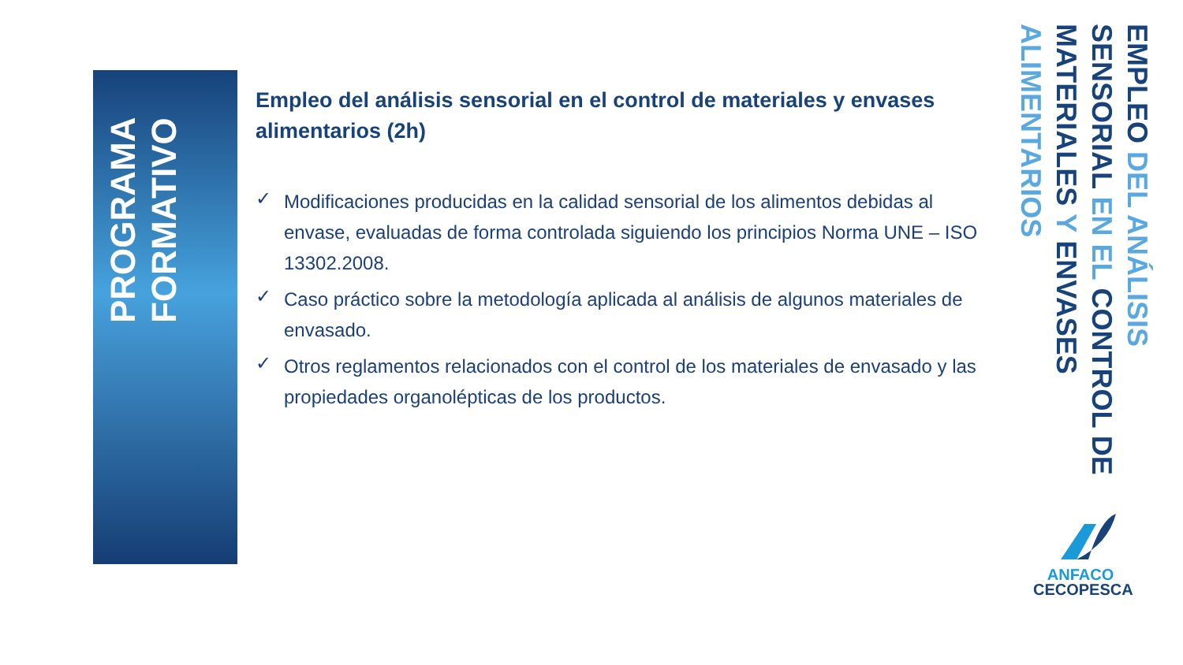PROGRAMA FORMATIVO
Empleo del análisis sensorial en el control de materiales y envases alimentarios (2h)
✓ Modificaciones producidas en la calidad sensorial de los alimentos debidas al envase, evaluadas de forma controlada siguiendo los principios Norma UNE – ISO 13302.2008.
✓ Caso práctico sobre la metodología aplicada al análisis de algunos materiales de envasado.
✓ Otros reglamentos relacionados con el control de los materiales de envasado y las propiedades organolépticas de los productos.
EMPLEO DEL ANÁLISIS SENSORIAL EN EL CONTROL DE MATERIALES Y ENVASES ALIMENTARIOS
ANFACO
CECOPESCA